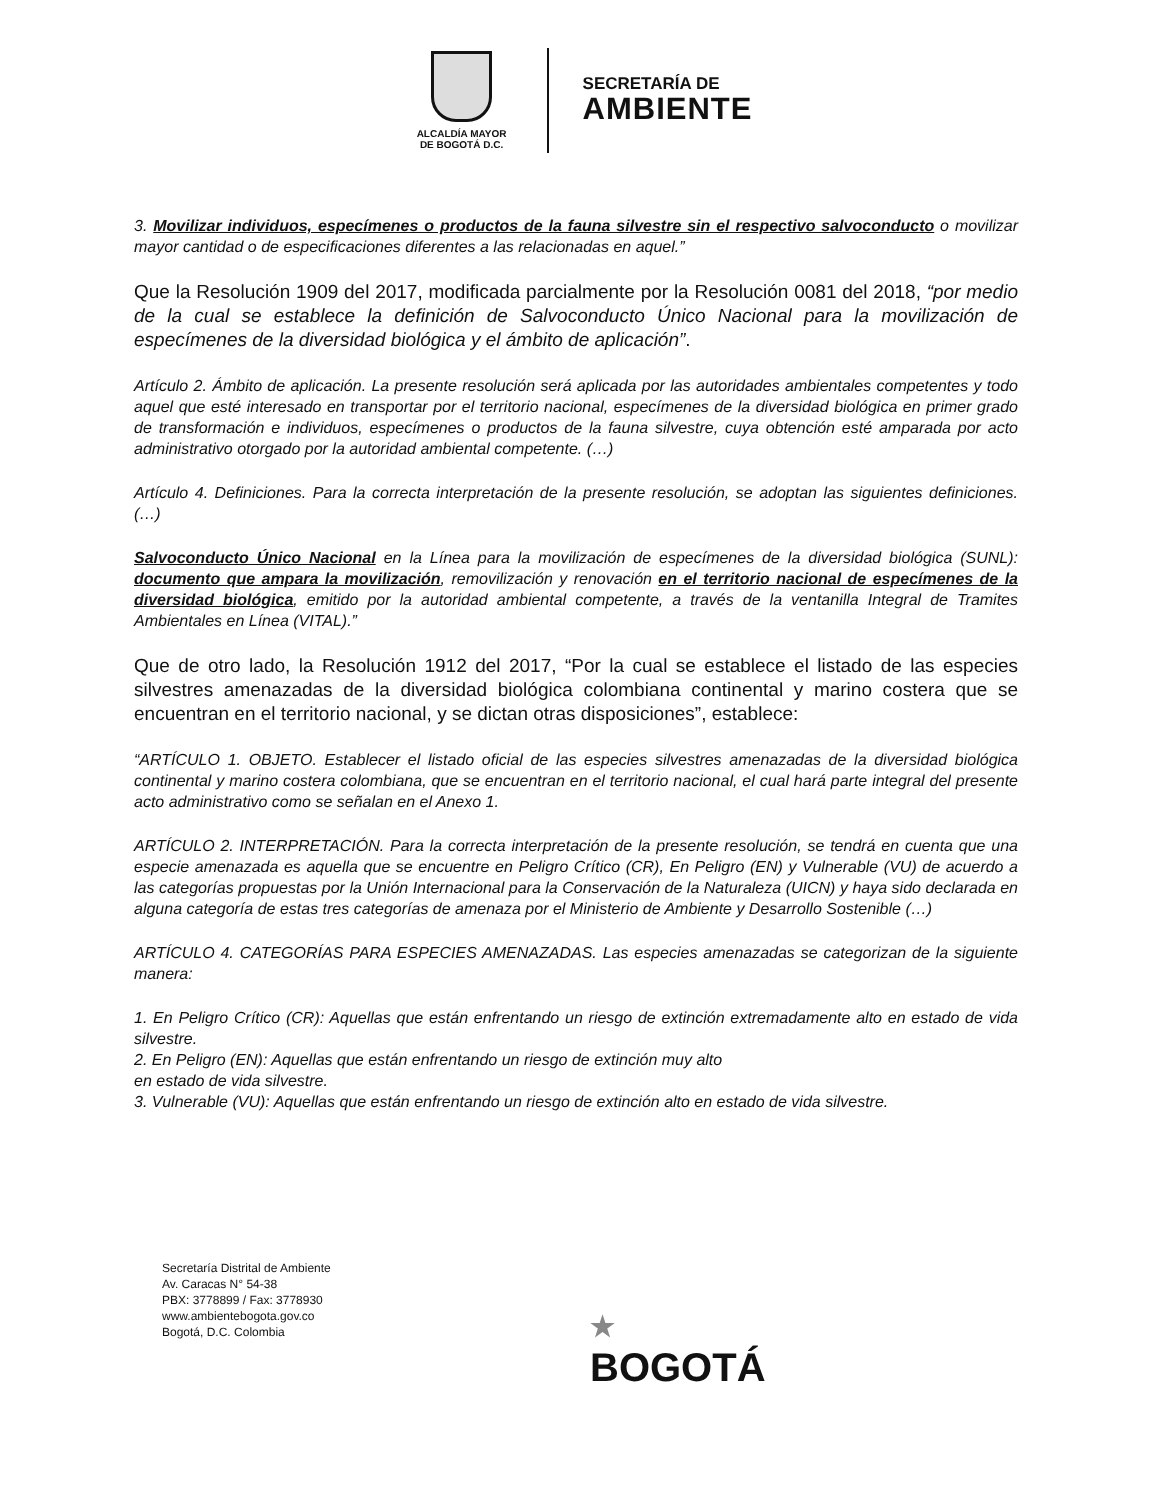ALCALDÍA MAYOR
DE BOGOTÁ D.C.
SECRETARÍA DE
AMBIENTE
3. Movilizar individuos, especímenes o productos de la fauna silvestre sin el respectivo salvoconducto o movilizar mayor cantidad o de especificaciones diferentes a las relacionadas en aquel.”
Que la Resolución 1909 del 2017, modificada parcialmente por la Resolución 0081 del 2018, “por medio de la cual se establece la definición de Salvoconducto Único Nacional para la movilización de especímenes de la diversidad biológica y el ámbito de aplicación”.
Artículo 2. Ámbito de aplicación. La presente resolución será aplicada por las autoridades ambientales competentes y todo aquel que esté interesado en transportar por el territorio nacional, especímenes de la diversidad biológica en primer grado de transformación e individuos, especímenes o productos de la fauna silvestre, cuya obtención esté amparada por acto administrativo otorgado por la autoridad ambiental competente. (…)
Artículo 4. Definiciones. Para la correcta interpretación de la presente resolución, se adoptan las siguientes definiciones. (…)
Salvoconducto Único Nacional en la Línea para la movilización de especímenes de la diversidad biológica (SUNL): documento que ampara la movilización, removilización y renovación en el territorio nacional de especímenes de la diversidad biológica, emitido por la autoridad ambiental competente, a través de la ventanilla Integral de Tramites Ambientales en Línea (VITAL).”
Que de otro lado, la Resolución 1912 del 2017, “Por la cual se establece el listado de las especies silvestres amenazadas de la diversidad biológica colombiana continental y marino costera que se encuentran en el territorio nacional, y se dictan otras disposiciones”, establece:
“ARTÍCULO 1. OBJETO. Establecer el listado oficial de las especies silvestres amenazadas de la diversidad biológica continental y marino costera colombiana, que se encuentran en el territorio nacional, el cual hará parte integral del presente acto administrativo como se señalan en el Anexo 1.
ARTÍCULO 2. INTERPRETACIÓN. Para la correcta interpretación de la presente resolución, se tendrá en cuenta que una especie amenazada es aquella que se encuentre en Peligro Crítico (CR), En Peligro (EN) y Vulnerable (VU) de acuerdo a las categorías propuestas por la Unión Internacional para la Conservación de la Naturaleza (UICN) y haya sido declarada en alguna categoría de estas tres categorías de amenaza por el Ministerio de Ambiente y Desarrollo Sostenible (…)
ARTÍCULO 4. CATEGORÍAS PARA ESPECIES AMENAZADAS. Las especies amenazadas se categorizan de la siguiente manera:
1. En Peligro Crítico (CR): Aquellas que están enfrentando un riesgo de extinción extremadamente alto en estado de vida silvestre.
2. En Peligro (EN): Aquellas que están enfrentando un riesgo de extinción muy alto
en estado de vida silvestre.
3. Vulnerable (VU): Aquellas que están enfrentando un riesgo de extinción alto en estado de vida silvestre.
Secretaría Distrital de Ambiente
Av. Caracas N° 54-38
PBX: 3778899 / Fax: 3778930
www.ambientebogota.gov.co
Bogotá, D.C. Colombia
★
BOGOTÁ